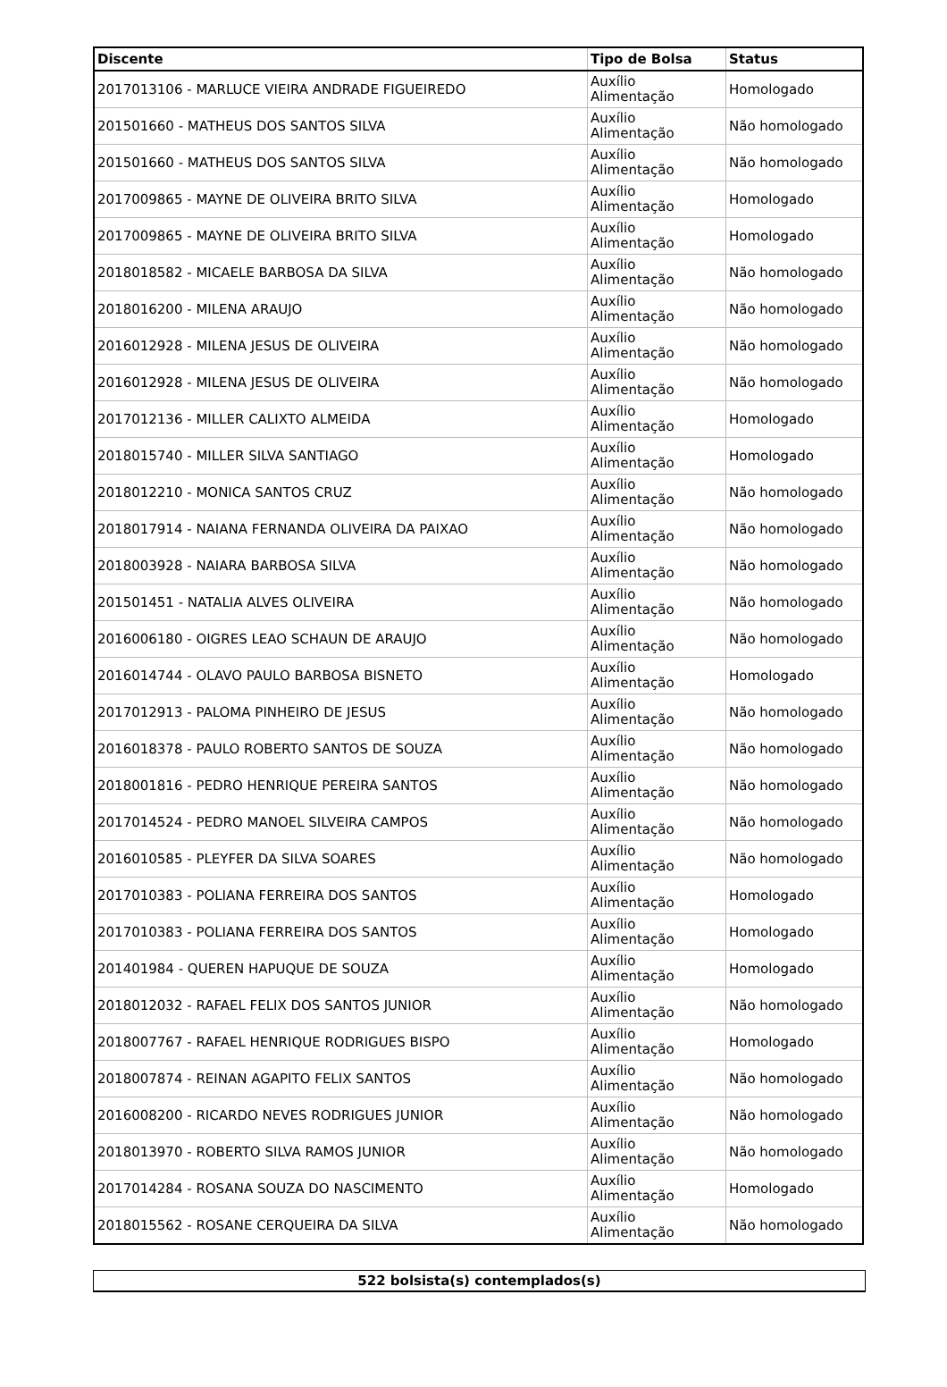| Discente | Tipo de Bolsa | Status |
| --- | --- | --- |
| 2017013106 - MARLUCE VIEIRA ANDRADE FIGUEIREDO | Auxílio Alimentação | Homologado |
| 201501660 - MATHEUS DOS SANTOS SILVA | Auxílio Alimentação | Não homologado |
| 201501660 - MATHEUS DOS SANTOS SILVA | Auxílio Alimentação | Não homologado |
| 2017009865 - MAYNE DE OLIVEIRA BRITO SILVA | Auxílio Alimentação | Homologado |
| 2017009865 - MAYNE DE OLIVEIRA BRITO SILVA | Auxílio Alimentação | Homologado |
| 2018018582 - MICAELE BARBOSA DA SILVA | Auxílio Alimentação | Não homologado |
| 2018016200 - MILENA ARAUJO | Auxílio Alimentação | Não homologado |
| 2016012928 - MILENA JESUS DE OLIVEIRA | Auxílio Alimentação | Não homologado |
| 2016012928 - MILENA JESUS DE OLIVEIRA | Auxílio Alimentação | Não homologado |
| 2017012136 - MILLER CALIXTO ALMEIDA | Auxílio Alimentação | Homologado |
| 2018015740 - MILLER SILVA SANTIAGO | Auxílio Alimentação | Homologado |
| 2018012210 - MONICA SANTOS CRUZ | Auxílio Alimentação | Não homologado |
| 2018017914 - NAIANA FERNANDA OLIVEIRA DA PAIXAO | Auxílio Alimentação | Não homologado |
| 2018003928 - NAIARA BARBOSA SILVA | Auxílio Alimentação | Não homologado |
| 201501451 - NATALIA ALVES OLIVEIRA | Auxílio Alimentação | Não homologado |
| 2016006180 - OIGRES LEAO SCHAUN DE ARAUJO | Auxílio Alimentação | Não homologado |
| 2016014744 - OLAVO PAULO BARBOSA BISNETO | Auxílio Alimentação | Homologado |
| 2017012913 - PALOMA PINHEIRO DE JESUS | Auxílio Alimentação | Não homologado |
| 2016018378 - PAULO ROBERTO SANTOS DE SOUZA | Auxílio Alimentação | Não homologado |
| 2018001816 - PEDRO HENRIQUE PEREIRA SANTOS | Auxílio Alimentação | Não homologado |
| 2017014524 - PEDRO MANOEL SILVEIRA CAMPOS | Auxílio Alimentação | Não homologado |
| 2016010585 - PLEYFER DA SILVA SOARES | Auxílio Alimentação | Não homologado |
| 2017010383 - POLIANA FERREIRA DOS SANTOS | Auxílio Alimentação | Homologado |
| 2017010383 - POLIANA FERREIRA DOS SANTOS | Auxílio Alimentação | Homologado |
| 201401984 - QUEREN HAPUQUE DE SOUZA | Auxílio Alimentação | Homologado |
| 2018012032 - RAFAEL FELIX DOS SANTOS JUNIOR | Auxílio Alimentação | Não homologado |
| 2018007767 - RAFAEL HENRIQUE RODRIGUES BISPO | Auxílio Alimentação | Homologado |
| 2018007874 - REINAN AGAPITO FELIX SANTOS | Auxílio Alimentação | Não homologado |
| 2016008200 - RICARDO NEVES RODRIGUES JUNIOR | Auxílio Alimentação | Não homologado |
| 2018013970 - ROBERTO SILVA RAMOS JUNIOR | Auxílio Alimentação | Não homologado |
| 2017014284 - ROSANA SOUZA DO NASCIMENTO | Auxílio Alimentação | Homologado |
| 2018015562 - ROSANE CERQUEIRA DA SILVA | Auxílio Alimentação | Não homologado |
522 bolsista(s) contemplados(s)